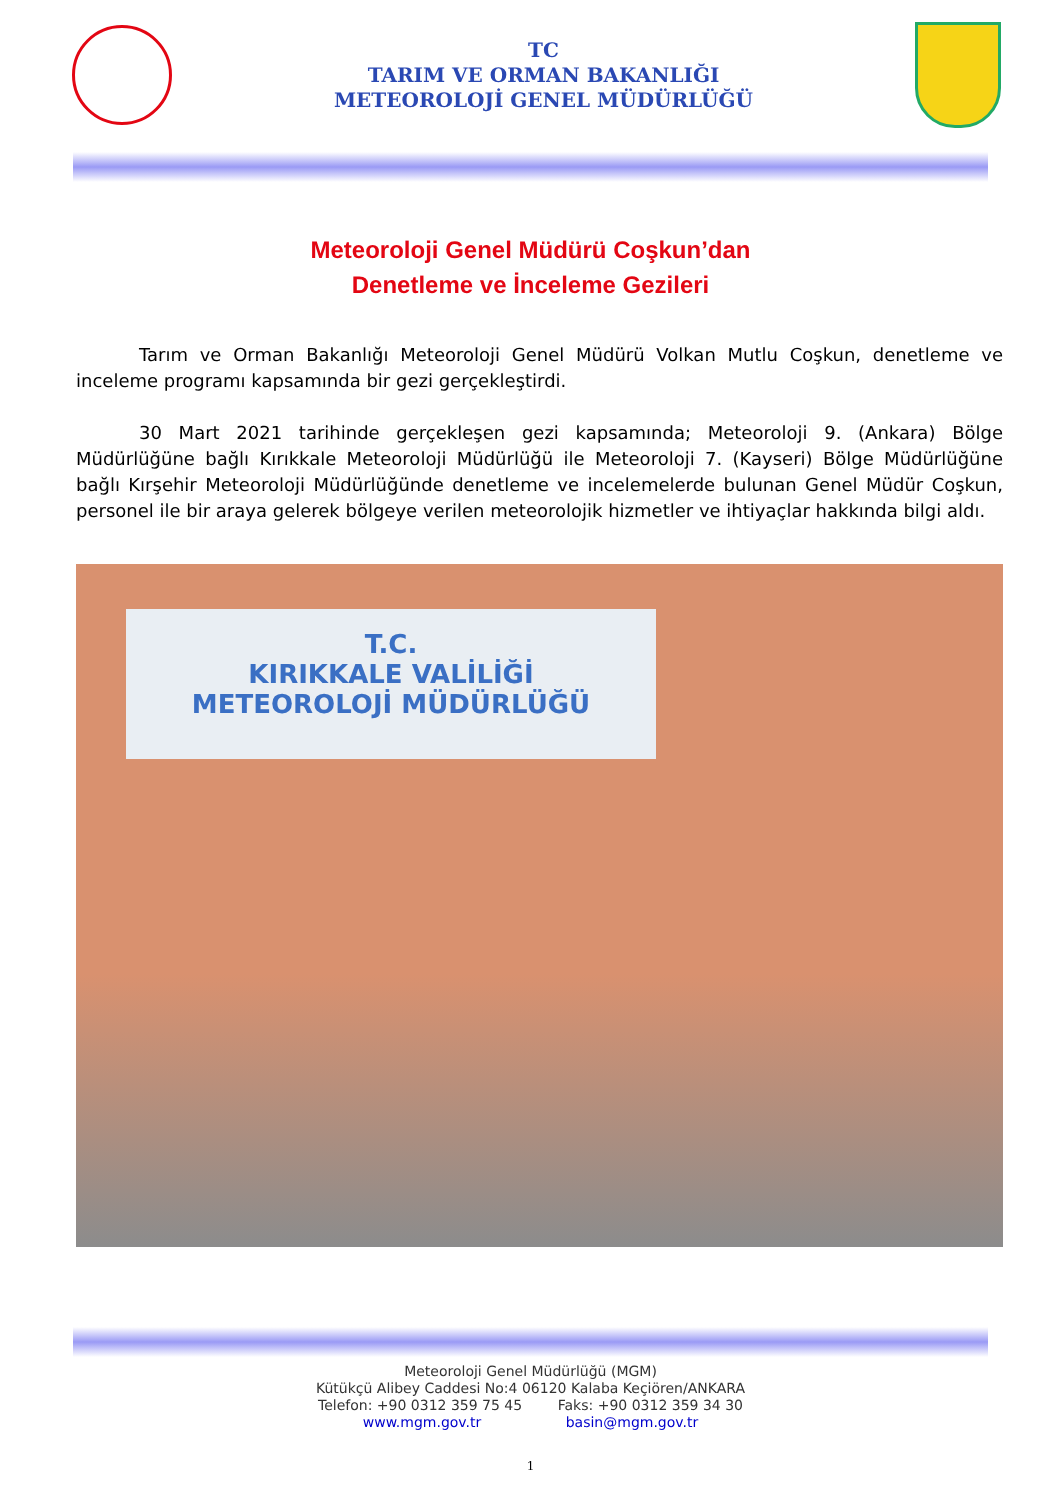TC
TARIM VE ORMAN BAKANLIĞI
METEOROLOJİ GENEL MÜDÜRLÜĞÜ
Meteoroloji Genel Müdürü Coşkun’dan
Denetleme ve İnceleme Gezileri
Tarım ve Orman Bakanlığı Meteoroloji Genel Müdürü Volkan Mutlu Coşkun, denetleme ve inceleme programı kapsamında bir gezi gerçekleştirdi.
30 Mart 2021 tarihinde gerçekleşen gezi kapsamında; Meteoroloji 9. (Ankara) Bölge Müdürlüğüne bağlı Kırıkkale Meteoroloji Müdürlüğü ile Meteoroloji 7. (Kayseri) Bölge Müdürlüğüne bağlı Kırşehir Meteoroloji Müdürlüğünde denetleme ve incelemelerde bulunan Genel Müdür Coşkun, personel ile bir araya gelerek bölgeye verilen meteorolojik hizmetler ve ihtiyaçlar hakkında bilgi aldı.
T.C.
KIRIKKALE VALİLİĞİ
METEOROLOJİ MÜDÜRLÜĞÜ
Meteoroloji Genel Müdürlüğü (MGM)
Kütükçü Alibey Caddesi No:4 06120 Kalaba Keçiören/ANKARA
Telefon: +90 0312 359 75 45 Faks: +90 0312 359 34 30
www.mgm.gov.tr basin@mgm.gov.tr
1